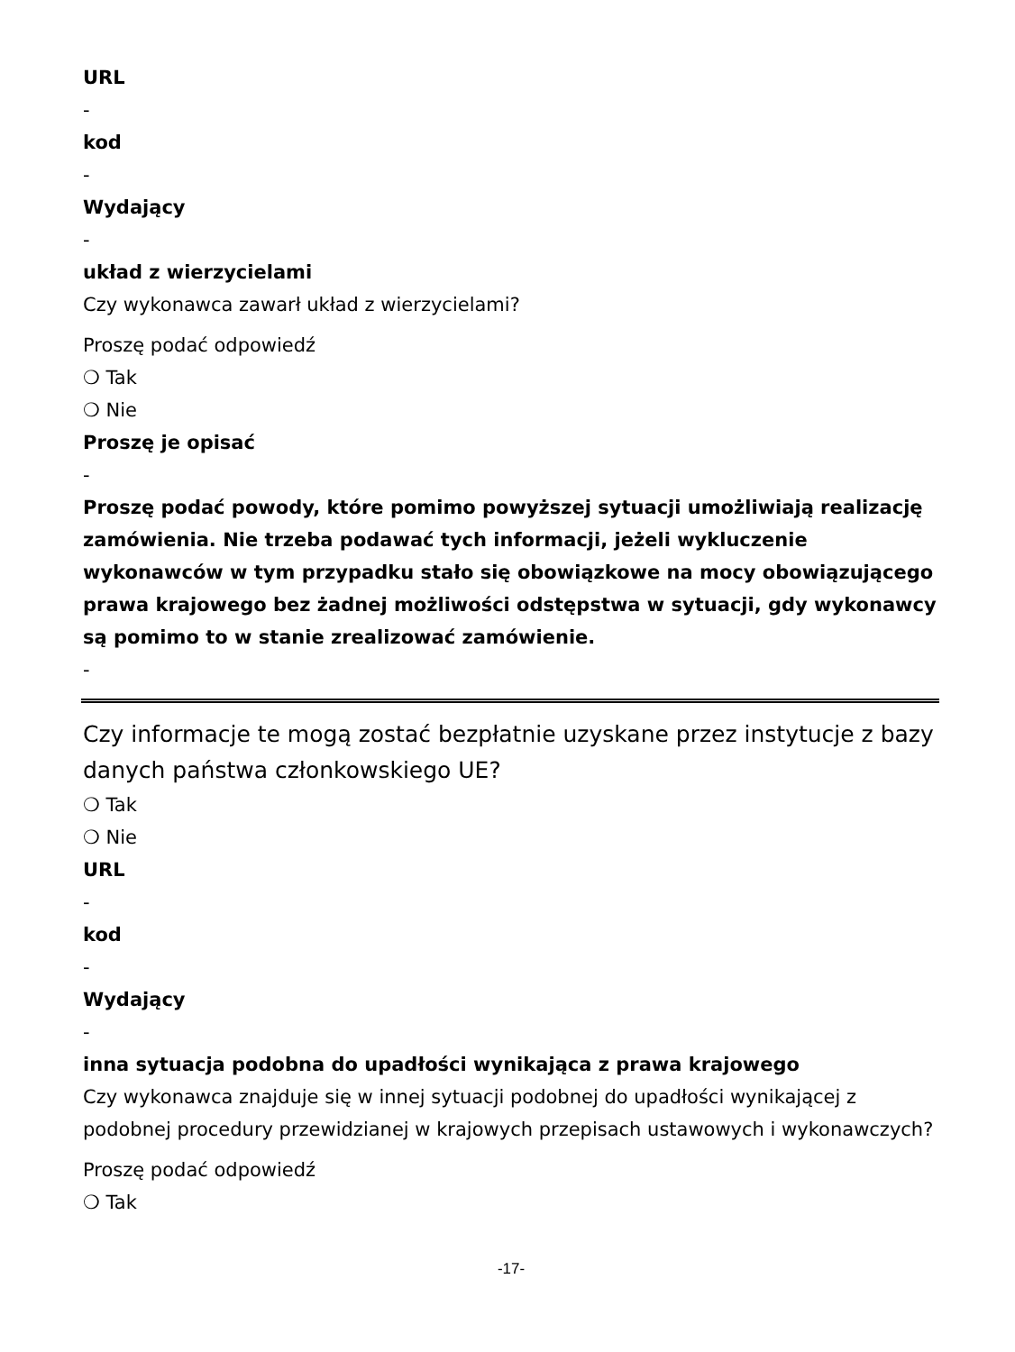URL
-
kod
-
Wydający
-
układ z wierzycielami
Czy wykonawca zawarł układ z wierzycielami?
Proszę podać odpowiedź
❍ Tak
❍ Nie
Proszę je opisać
-
Proszę podać powody, które pomimo powyższej sytuacji umożliwiają realizację zamówienia. Nie trzeba podawać tych informacji, jeżeli wykluczenie wykonawców w tym przypadku stało się obowiązkowe na mocy obowiązującego prawa krajowego bez żadnej możliwości odstępstwa w sytuacji, gdy wykonawcy są pomimo to w stanie zrealizować zamówienie.
-
Czy informacje te mogą zostać bezpłatnie uzyskane przez instytucje z bazy danych państwa członkowskiego UE?
❍ Tak
❍ Nie
URL
-
kod
-
Wydający
-
inna sytuacja podobna do upadłości wynikająca z prawa krajowego
Czy wykonawca znajduje się w innej sytuacji podobnej do upadłości wynikającej z podobnej procedury przewidzianej w krajowych przepisach ustawowych i wykonawczych?
Proszę podać odpowiedź
❍ Tak
-17-